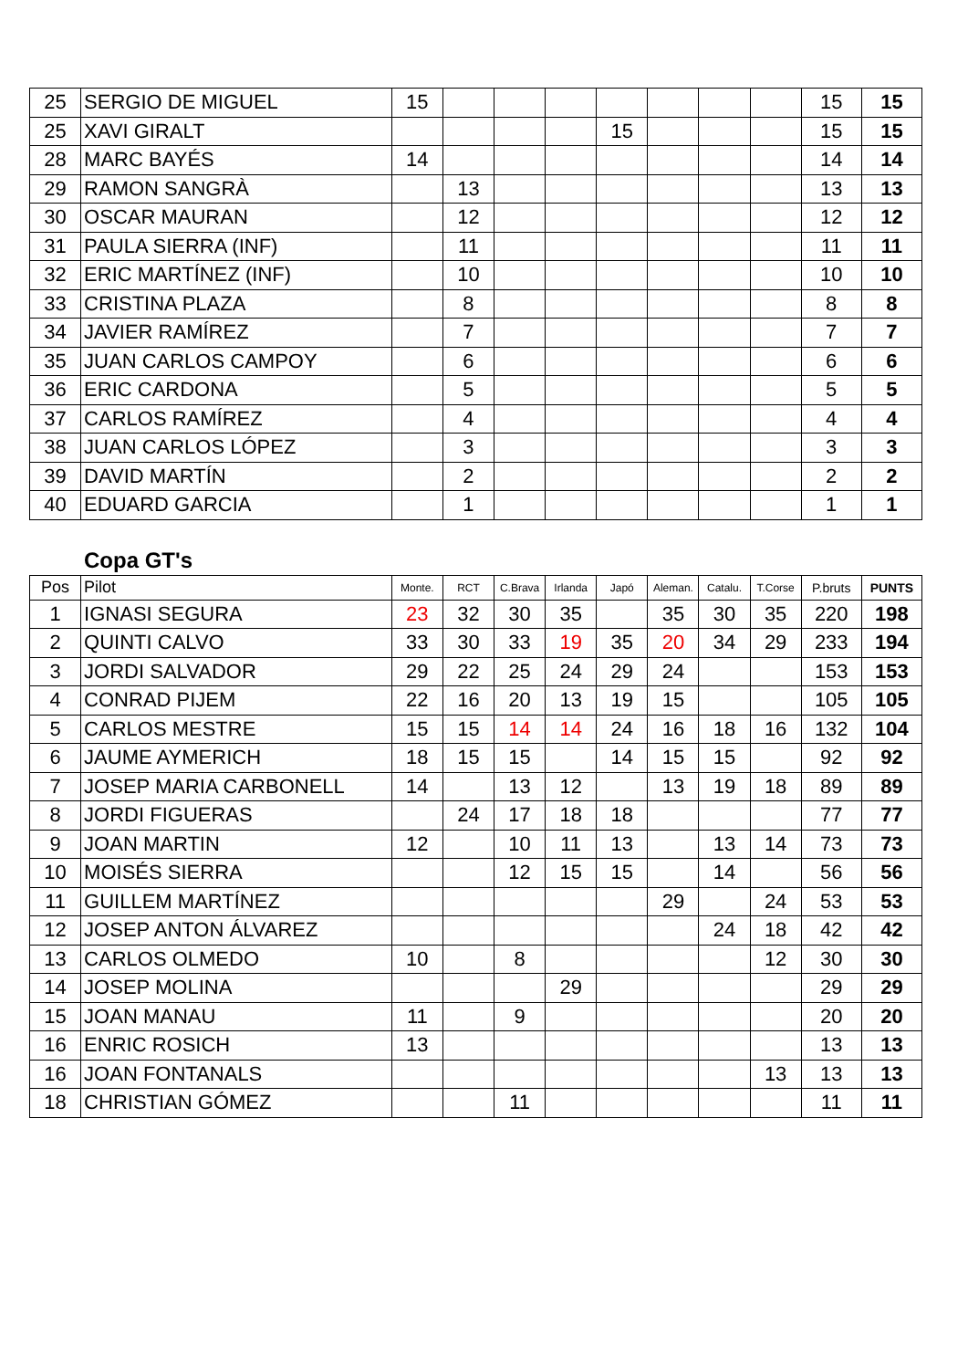| 25 | SERGIO DE MIGUEL | 15 | | | | | | | | 15 | 15 |
| 25 | XAVI GIRALT | | | | | 15 | | | | 15 | 15 |
| 28 | MARC BAYÉS | 14 | | | | | | | | 14 | 14 |
| 29 | RAMON SANGRÀ | | 13 | | | | | | | 13 | 13 |
| 30 | OSCAR MAURAN | | 12 | | | | | | | 12 | 12 |
| 31 | PAULA SIERRA (INF) | | 11 | | | | | | | 11 | 11 |
| 32 | ERIC MARTÍNEZ (INF) | | 10 | | | | | | | 10 | 10 |
| 33 | CRISTINA PLAZA | | 8 | | | | | | | 8 | 8 |
| 34 | JAVIER RAMÍREZ | | 7 | | | | | | | 7 | 7 |
| 35 | JUAN CARLOS CAMPOY | | 6 | | | | | | | 6 | 6 |
| 36 | ERIC CARDONA | | 5 | | | | | | | 5 | 5 |
| 37 | CARLOS RAMÍREZ | | 4 | | | | | | | 4 | 4 |
| 38 | JUAN CARLOS LÓPEZ | | 3 | | | | | | | 3 | 3 |
| 39 | DAVID MARTÍN | | 2 | | | | | | | 2 | 2 |
| 40 | EDUARD GARCIA | | 1 | | | | | | | 1 | 1 |
Copa GT's
| Pos | Pilot | Monte. | RCT | C.Brava | Irlanda | Japó | Aleman. | Catalu. | T.Corse | P.bruts | PUNTS |
| --- | --- | --- | --- | --- | --- | --- | --- | --- | --- | --- | --- |
| 1 | IGNASI SEGURA | 23 | 32 | 30 | 35 | | 35 | 30 | 35 | 220 | 198 |
| 2 | QUINTI CALVO | 33 | 30 | 33 | 19 | 35 | 20 | 34 | 29 | 233 | 194 |
| 3 | JORDI SALVADOR | 29 | 22 | 25 | 24 | 29 | 24 | | | 153 | 153 |
| 4 | CONRAD PIJEM | 22 | 16 | 20 | 13 | 19 | 15 | | | 105 | 105 |
| 5 | CARLOS MESTRE | 15 | 15 | 14 | 14 | 24 | 16 | 18 | 16 | 132 | 104 |
| 6 | JAUME AYMERICH | 18 | 15 | 15 | | 14 | 15 | 15 | | 92 | 92 |
| 7 | JOSEP MARIA CARBONELL | 14 | | 13 | 12 | | 13 | 19 | 18 | 89 | 89 |
| 8 | JORDI FIGUERAS | | 24 | 17 | 18 | 18 | | | | 77 | 77 |
| 9 | JOAN MARTIN | 12 | | 10 | 11 | 13 | | 13 | 14 | 73 | 73 |
| 10 | MOISÉS SIERRA | | | 12 | 15 | 15 | | 14 | | 56 | 56 |
| 11 | GUILLEM MARTÍNEZ | | | | | | 29 | | 24 | 53 | 53 |
| 12 | JOSEP ANTON ÁLVAREZ | | | | | | | 24 | 18 | 42 | 42 |
| 13 | CARLOS OLMEDO | 10 | | 8 | | | | | 12 | 30 | 30 |
| 14 | JOSEP MOLINA | | | | 29 | | | | | 29 | 29 |
| 15 | JOAN MANAU | 11 | | 9 | | | | | | 20 | 20 |
| 16 | ENRIC ROSICH | 13 | | | | | | | | 13 | 13 |
| 16 | JOAN FONTANALS | | | | | | | | 13 | 13 | 13 |
| 18 | CHRISTIAN GÓMEZ | | | 11 | | | | | | 11 | 11 |